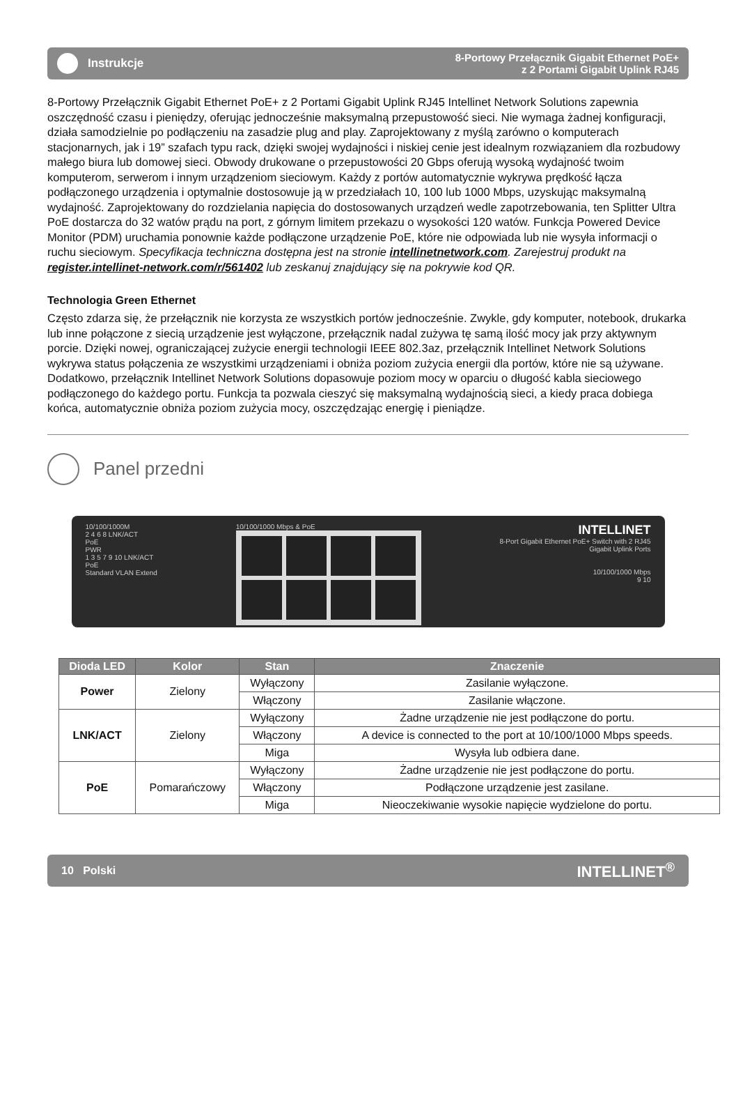Instrukcje
8-Portowy Przełącznik Gigabit Ethernet PoE+
z 2 Portami Gigabit Uplink RJ45
8-Portowy Przełącznik Gigabit Ethernet PoE+ z 2 Portami Gigabit Uplink RJ45 Intellinet Network Solutions zapewnia oszczędność czasu i pieniędzy, oferując jednocześnie maksymalną przepustowość sieci. Nie wymaga żadnej konfiguracji, działa samodzielnie po podłączeniu na zasadzie plug and play. Zaprojektowany z myślą zarówno o komputerach stacjonarnych, jak i 19” szafach typu rack, dzięki swojej wydajności i niskiej cenie jest idealnym rozwiązaniem dla rozbudowy małego biura lub domowej sieci. Obwody drukowane o przepustowości 20 Gbps oferują wysoką wydajność twoim komputerom, serwerom i innym urządzeniom sieciowym. Każdy z portów automatycznie wykrywa prędkość łącza podłączonego urządzenia i optymalnie dostosowuje ją w przedziałach 10, 100 lub 1000 Mbps, uzyskując maksymalną wydajność. Zaprojektowany do rozdzielania napięcia do dostosowanych urządzeń wedle zapotrzebowania, ten Splitter Ultra PoE dostarcza do 32 watów prądu na port, z górnym limitem przekazu o wysokości 120 watów. Funkcja Powered Device Monitor (PDM) uruchamia ponownie każde podłączone urządzenie PoE, które nie odpowiada lub nie wysyła informacji o ruchu sieciowym. Specyfikacja techniczna dostępna jest na stronie intellinetnetwork.com. Zarejestruj produkt na register.intellinet-network.com/r/561402 lub zeskanuj znajdujący się na pokrywie kod QR.
Technologia Green Ethernet
Często zdarza się, że przełącznik nie korzysta ze wszystkich portów jednocześnie. Zwykle, gdy komputer, notebook, drukarka lub inne połączone z siecią urządzenie jest wyłączone, przełącznik nadal zużywa tę samą ilość mocy jak przy aktywnym porcie. Dzięki nowej, ograniczającej zużycie energii technologii IEEE 802.3az, przełącznik Intellinet Network Solutions wykrywa status połączenia ze wszystkimi urządzeniami i obniża poziom zużycia energii dla portów, które nie są używane. Dodatkowo, przełącznik Intellinet Network Solutions dopasowuje poziom mocy w oparciu o długość kabla sieciowego podłączonego do każdego portu. Funkcja ta pozwala cieszyć się maksymalną wydajnością sieci, a kiedy praca dobiega końca, automatycznie obniża poziom zużycia mocy, oszczędzając energię i pieniądze.
Panel przedni
10/100/1000M
2 4 6 8 LNK/ACT
PoE
PWR
1 3 5 7 9 10 LNK/ACT
PoE
Standard VLAN Extend
10/100/1000 Mbps & PoE
INTELLINET
8-Port Gigabit Ethernet PoE+ Switch with 2 RJ45
Gigabit Uplink Ports
10/100/1000 Mbps
9 10
| Dioda LED | Kolor | Stan | Znaczenie |
| --- | --- | --- | --- |
| Power | Zielony | Wyłączony | Zasilanie wyłączone. |
| | | Włączony | Zasilanie włączone. |
| LNK/ACT | Zielony | Wyłączony | Żadne urządzenie nie jest podłączone do portu. |
| | | Włączony | A device is connected to the port at 10/100/1000 Mbps speeds. |
| | | Miga | Wysyła lub odbiera dane. |
| PoE | Pomarańczowy | Wyłączony | Żadne urządzenie nie jest podłączone do portu. |
| | | Włączony | Podłączone urządzenie jest zasilane. |
| | | Miga | Nieoczekiwanie wysokie napięcie wydzielone do portu. |
10 Polski INTELLINET<sup>®</sup>